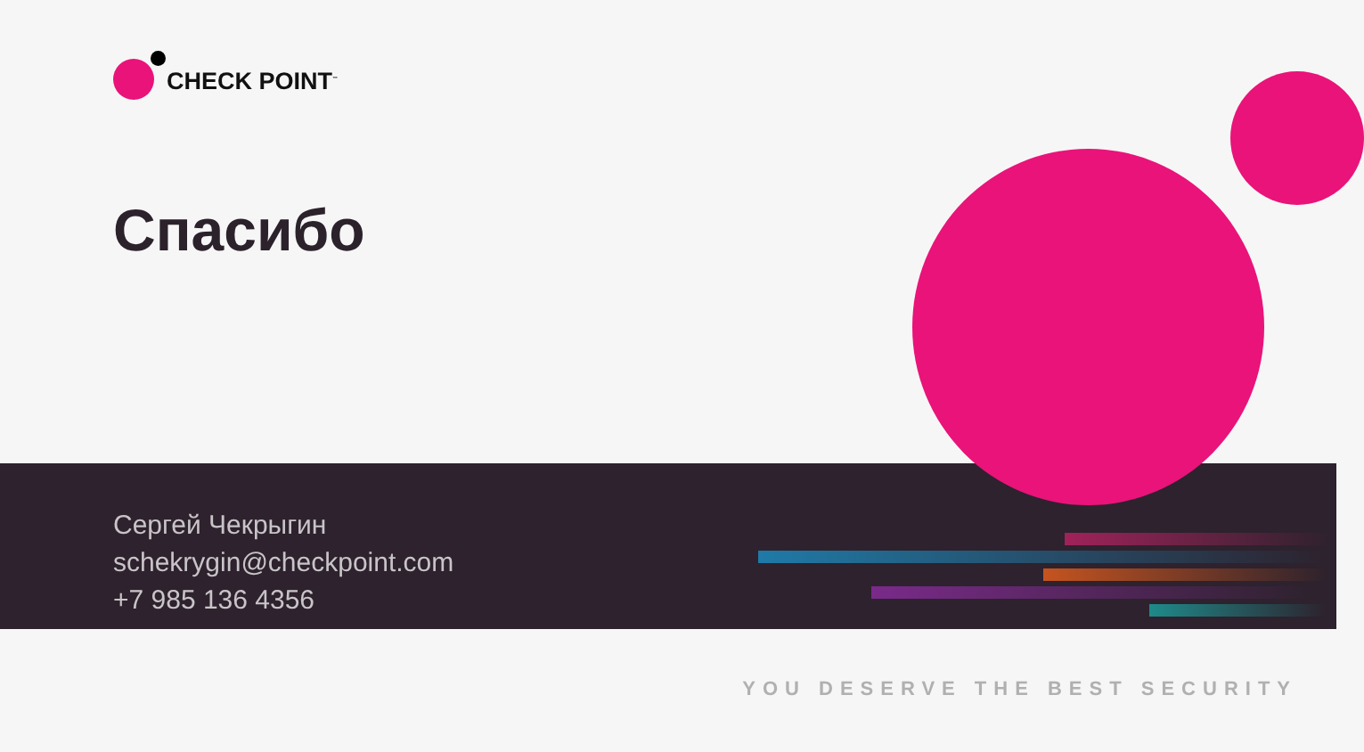CHECK POINT<sup>™</sup>
Спасибо
Сергей Чекрыгин
schekrygin@checkpoint.com
+7 985 136 4356
YOU DESERVE THE BEST SECURITY